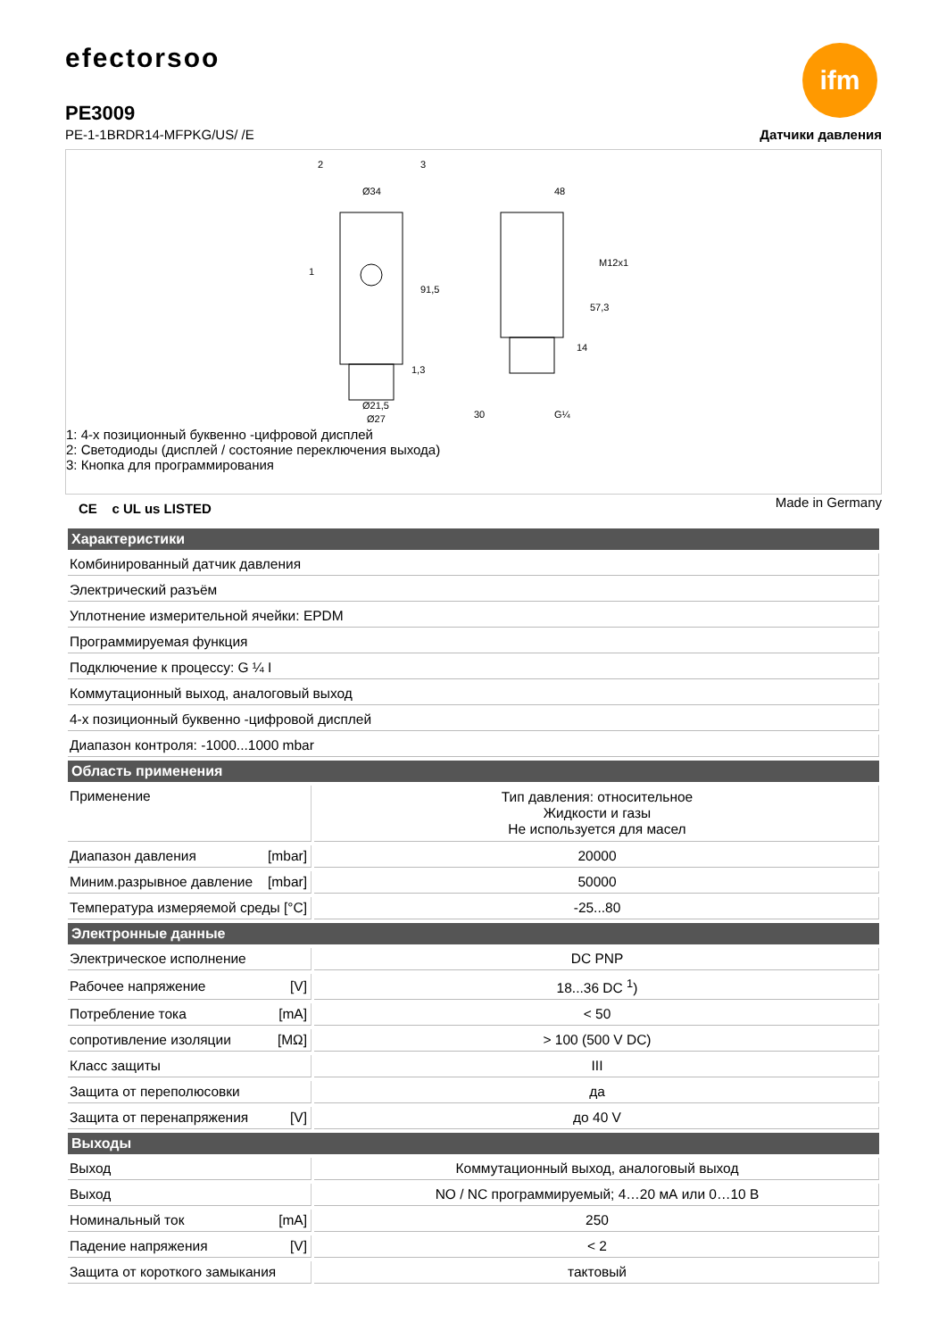efectorsoo
ifm
PE3009
PE-1-1BRDR14-MFPKG/US/ /E Датчики давления
Ø34
48
Ø21,5
Ø27
91,5
57,3
M12x1
14
1,3
30
G¼
1
2
3
1: 4-х позиционный буквенно -цифровой дисплей
2: Светодиоды (дисплей / состояние переключения выхода)
3: Кнопка для программирования
Made in Germany
CE c UL us LISTED
| Характеристики | |
| --- | --- |
| Комбинированный датчик давления | |
| Электрический разъём | |
| Уплотнение измерительной ячейки: EPDM | |
| Программируемая функция | |
| Подключение к процессу: G ¼ I | |
| Коммутационный выход, аналоговый выход | |
| 4-х позиционный буквенно -цифровой дисплей | |
| Диапазон контроля: -1000...1000 mbar | |
| Область применения | |
| Применение | Тип давления: относительное Жидкости и газы Не используется для масел |
| Диапазон давления [mbar] | 20000 |
| Миним.разрывное давление [mbar] | 50000 |
| Температура измеряемой среды [°C] | -25...80 |
| Электронные данные | |
| Электрическое исполнение | DC PNP |
| Рабочее напряжение [V] | 18...36 DC <sup>1</sup>) |
| Потребление тока [mA] | < 50 |
| сопротивление изоляции [MΩ] | > 100 (500 V DC) |
| Класс защиты | III |
| Защита от переполюсовки | да |
| Защита от перенапряжения [V] | до 40 V |
| Выходы | |
| Выход | Коммутационный выход, аналоговый выход |
| Выход | NO / NC программируемый; 4…20 мА или 0…10 В |
| Номинальный ток [mA] | 250 |
| Падение напряжения [V] | < 2 |
| Защита от короткого замыкания | тактовый |